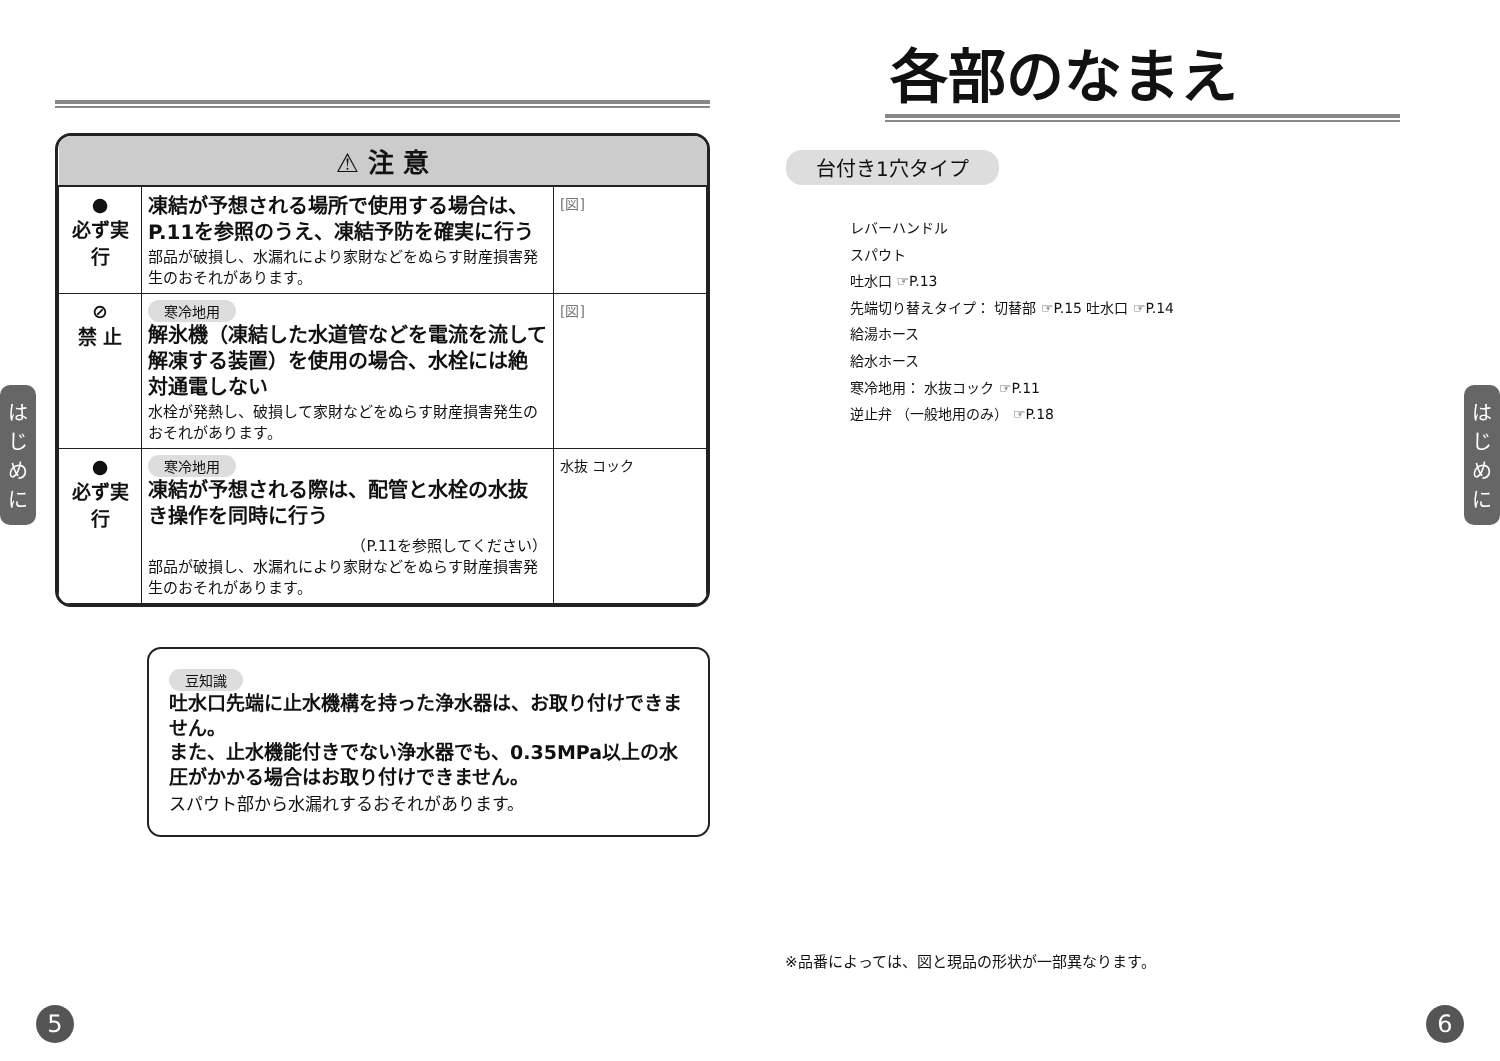はじめに
はじめに
| ⚠ 注 意 | | |
| --- | --- | --- |
| ● 必ず実行 | 凍結が予想される場所で使用する場合は、P.11を参照のうえ、凍結予防を確実に行う 部品が破損し、水漏れにより家財などをぬらす財産損害発生のおそれがあります。 | [図] |
| ⊘ 禁 止 | 寒冷地用 解氷機（凍結した水道管などを電流を流して解凍する装置）を使用の場合、水栓には絶対通電しない 水栓が発熱し、破損して家財などをぬらす財産損害発生のおそれがあります。 | [図] |
| ● 必ず実行 | 寒冷地用 凍結が予想される際は、配管と水栓の水抜き操作を同時に行う （P.11を参照してください） 部品が破損し、水漏れにより家財などをぬらす財産損害発生のおそれがあります。 | 水抜 コック |
豆知識
吐水口先端に止水機構を持った浄水器は、お取り付けできません。
また、止水機能付きでない浄水器でも、0.35MPa以上の水圧がかかる場合はお取り付けできません。
スパウト部から水漏れするおそれがあります。
各部のなまえ
台付き1穴タイプ
レバーハンドル
スパウト
吐水口 ☞P.13
先端切り替えタイプ： 切替部 ☞P.15 吐水口 ☞P.14
給湯ホース
給水ホース
寒冷地用： 水抜コック ☞P.11
逆止弁 （一般地用のみ） ☞P.18
※品番によっては、図と現品の形状が一部異なります。
5 6